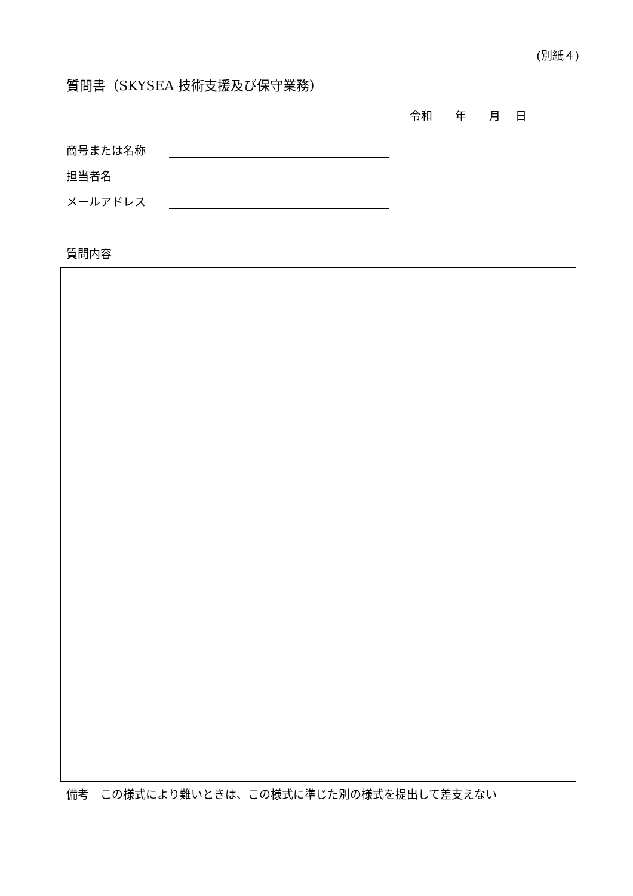(別紙４)
質問書（SKYSEA 技術支援及び保守業務）
令和　　年　　月　 日
商号または名称
担当者名
メールアドレス
質問内容
備考　この様式により難いときは、この様式に準じた別の様式を提出して差支えない